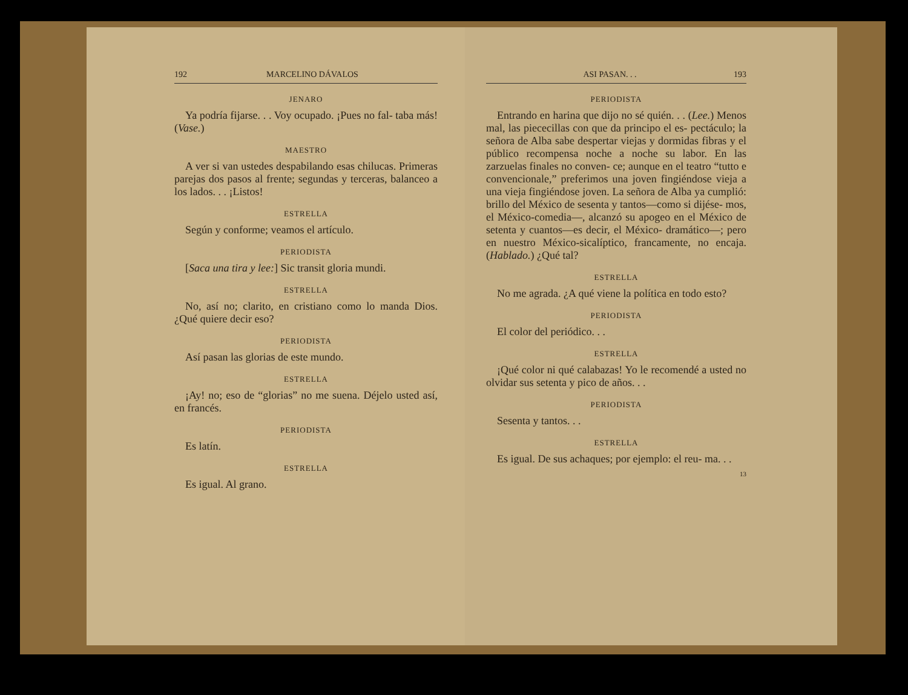192 MARCELINO DÁVALOS
JENARO
Ya podría fijarse. . . Voy ocupado. ¡Pues no fal- taba más! (Vase.)
MAESTRO
A ver si van ustedes despabilando esas chilucas. Primeras parejas dos pasos al frente; segundas y terceras, balanceo a los lados. . . ¡Listos!
ESTRELLA
Según y conforme; veamos el artículo.
PERIODISTA
[Saca una tira y lee:] Sic transit gloria mundi.
ESTRELLA
No, así no; clarito, en cristiano como lo manda Dios. ¿Qué quiere decir eso?
PERIODISTA
Así pasan las glorias de este mundo.
ESTRELLA
¡Ay! no; eso de “glorias” no me suena. Déjelo usted así, en francés.
PERIODISTA
Es latín.
ESTRELLA
Es igual. Al grano.
ASI PASAN. . . 193
PERIODISTA
Entrando en harina que dijo no sé quién. . . (Lee.) Menos mal, las piececillas con que da principo el es- pectáculo; la señora de Alba sabe despertar viejas y dormidas fibras y el público recompensa noche a noche su labor. En las zarzuelas finales no conven- ce; aunque en el teatro “tutto e convencionale,” preferimos una joven fingiéndose vieja a una vieja fingiéndose joven. La señora de Alba ya cumplió: brillo del México de sesenta y tantos—como si dijése- mos, el México-comedia—, alcanzó su apogeo en el México de setenta y cuantos—es decir, el México- dramático—; pero en nuestro México-sicalíptico, francamente, no encaja. (Hablado.) ¿Qué tal?
ESTRELLA
No me agrada. ¿A qué viene la política en todo esto?
PERIODISTA
El color del periódico. . .
ESTRELLA
¡Qué color ni qué calabazas! Yo le recomendé a usted no olvidar sus setenta y pico de años. . .
PERIODISTA
Sesenta y tantos. . .
ESTRELLA
Es igual. De sus achaques; por ejemplo: el reu- ma. . .
13